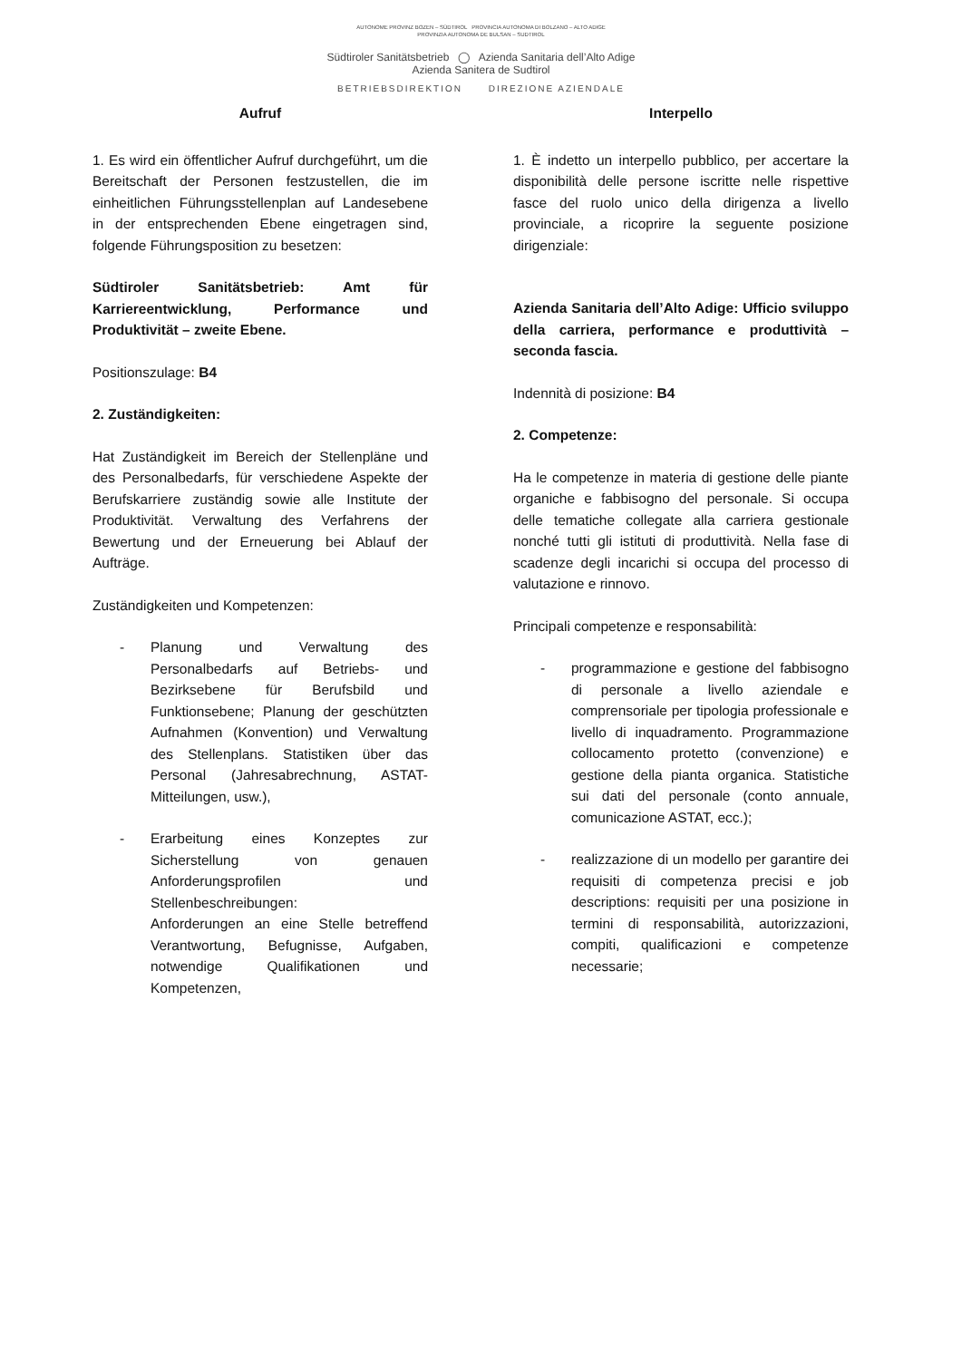AUTONOME PROVINZ BOZEN – SÜDTIROL PROVINCIA AUTONOMA DI BOLZANO – ALTO ADIGE
PROVINZIA AUTONOMA DE BULSAN – SUDTIROL
Südtiroler Sanitätsbetrieb ◯ Azienda Sanitaria dell’Alto Adige
Azienda Sanitera de Sudtirol
BETRIEBSDIREKTION DIREZIONE AZIENDALE
Aufruf
1. Es wird ein öffentlicher Aufruf durchgeführt, um die Bereitschaft der Personen festzustellen, die im einheitlichen Führungsstellenplan auf Landesebene in der entsprechenden Ebene eingetragen sind, folgende Führungsposition zu besetzen:
Südtiroler Sanitätsbetrieb: Amt für Karriereentwicklung, Performance und Produktivität – zweite Ebene.
Positionszulage: B4
2. Zuständigkeiten:
Hat Zuständigkeit im Bereich der Stellenpläne und des Personalbedarfs, für verschiedene Aspekte der Berufskarriere zuständig sowie alle Institute der Produktivität. Verwaltung des Verfahrens der Bewertung und der Erneuerung bei Ablauf der Aufträge.
Zuständigkeiten und Kompetenzen:
- Planung und Verwaltung des Personalbedarfs auf Betriebs- und Bezirksebene für Berufsbild und Funktionsebene; Planung der geschützten Aufnahmen (Konvention) und Verwaltung des Stellenplans. Statistiken über das Personal (Jahresabrechnung, ASTAT-Mitteilungen, usw.),
- Erarbeitung eines Konzeptes zur Sicherstellung von genauen Anforderungsprofilen und Stellenbeschreibungen:
Anforderungen an eine Stelle betreffend Verantwortung, Befugnisse, Aufgaben, notwendige Qualifikationen und Kompetenzen,
Interpello
1. È indetto un interpello pubblico, per accertare la disponibilità delle persone iscritte nelle rispettive fasce del ruolo unico della dirigenza a livello provinciale, a ricoprire la seguente posizione dirigenziale:
Azienda Sanitaria dell’Alto Adige: Ufficio sviluppo della carriera, performance e produttività – seconda fascia.
Indennità di posizione: B4
2. Competenze:
Ha le competenze in materia di gestione delle piante organiche e fabbisogno del personale. Si occupa delle tematiche collegate alla carriera gestionale nonché tutti gli istituti di produttività. Nella fase di scadenze degli incarichi si occupa del processo di valutazione e rinnovo.
Principali competenze e responsabilità:
- programmazione e gestione del fabbisogno di personale a livello aziendale e comprensoriale per tipologia professionale e livello di inquadramento. Programmazione collocamento protetto (convenzione) e gestione della pianta organica. Statistiche sui dati del personale (conto annuale, comunicazione ASTAT, ecc.);
- realizzazione di un modello per garantire dei requisiti di competenza precisi e job descriptions: requisiti per una posizione in termini di responsabilità, autorizzazioni, compiti, qualificazioni e competenze necessarie;